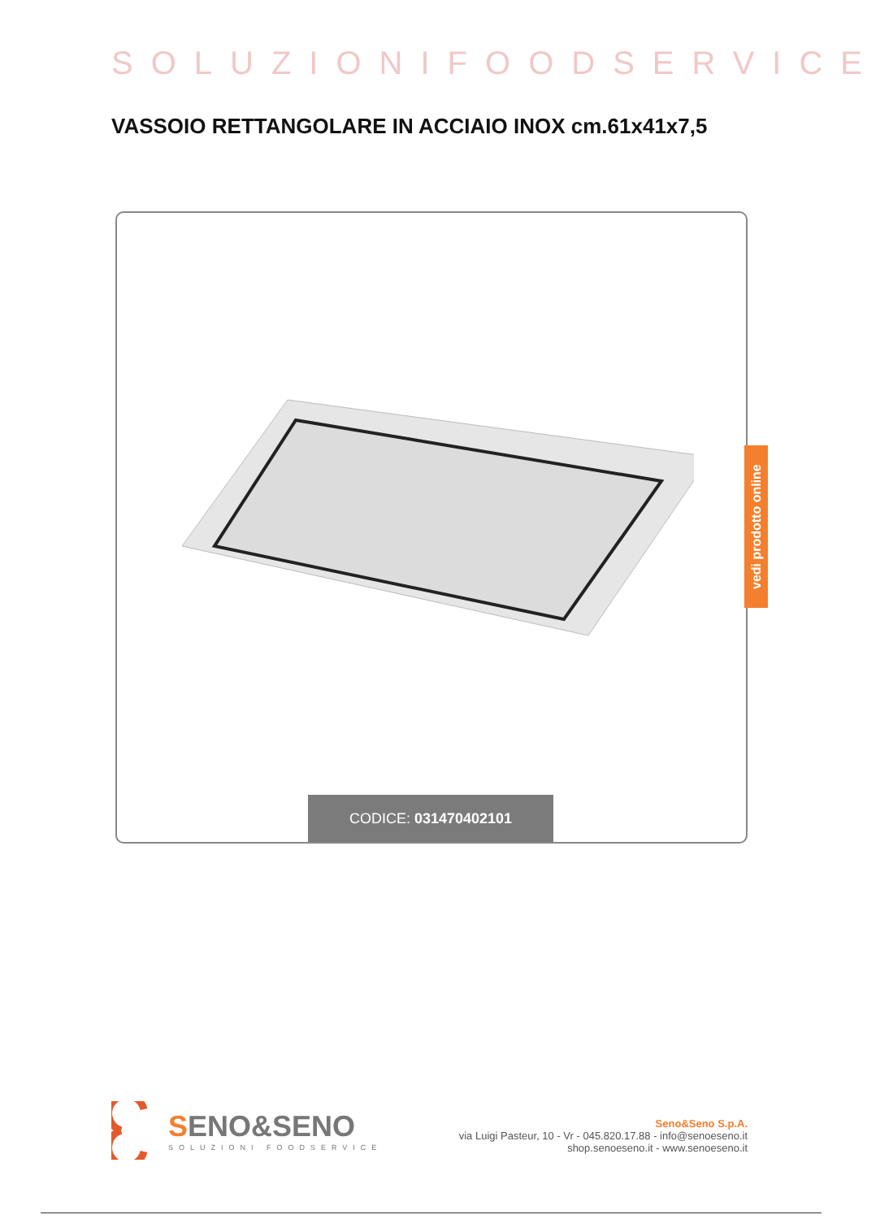SOLUZIONIFOODSERVICE
VASSOIO RETTANGOLARE IN ACCIAIO INOX cm.61x41x7,5
CODICE: 031470402101
vedi prodotto online
SENO&SENO
SOLUZIONI FOODSERVICE
Seno&Seno S.p.A.
via Luigi Pasteur, 10 - Vr - 045.820.17.88 - info@senoeseno.it
shop.senoeseno.it - www.senoeseno.it